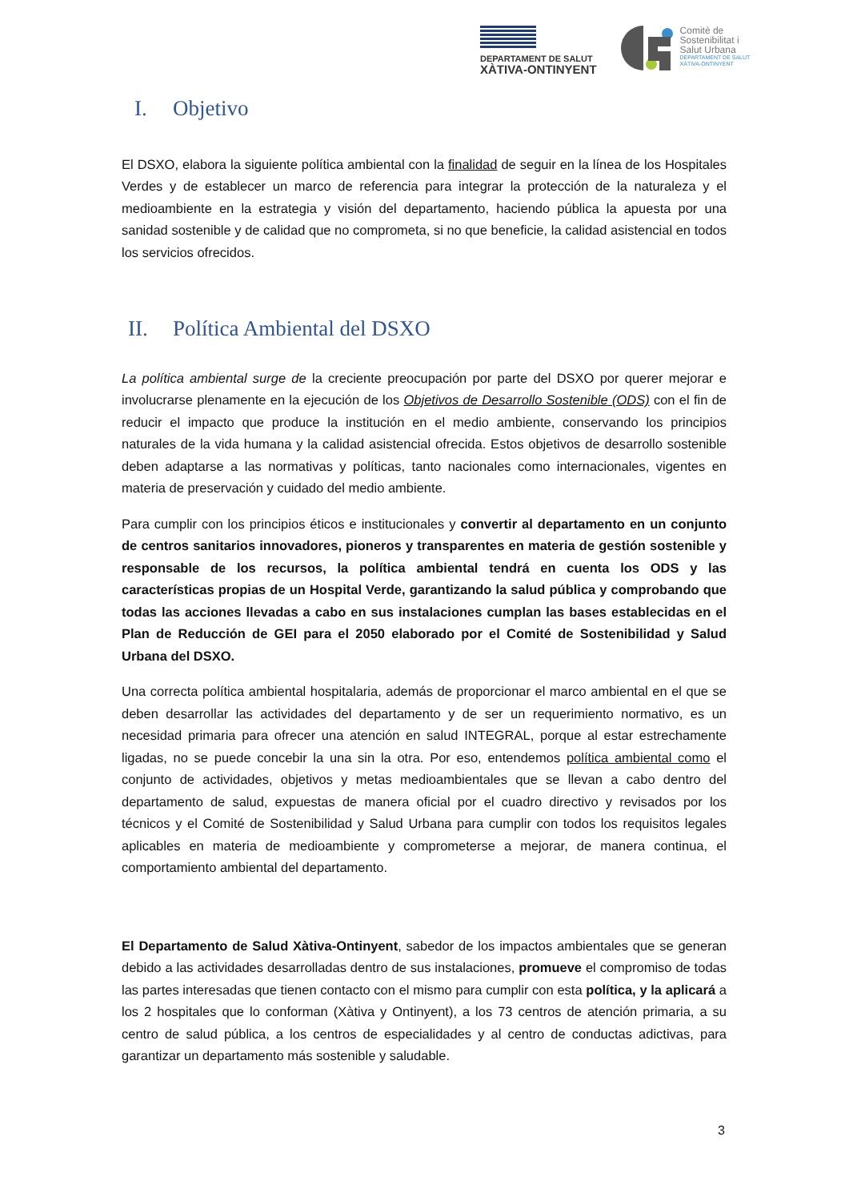DEPARTAMENT DE SALUT
XÀTIVA-ONTINYENT
Comitè de
Sostenibilitat i
Salut Urbana
DEPARTAMENT DE SALUT
XÀTIVA-ONTINYENT
I. Objetivo
El DSXO, elabora la siguiente política ambiental con la finalidad de seguir en la línea de los Hospitales Verdes y de establecer un marco de referencia para integrar la protección de la naturaleza y el medioambiente en la estrategia y visión del departamento, haciendo pública la apuesta por una sanidad sostenible y de calidad que no comprometa, si no que beneficie, la calidad asistencial en todos los servicios ofrecidos.
II. Política Ambiental del DSXO
La política ambiental surge de la creciente preocupación por parte del DSXO por querer mejorar e involucrarse plenamente en la ejecución de los Objetivos de Desarrollo Sostenible (ODS) con el fin de reducir el impacto que produce la institución en el medio ambiente, conservando los principios naturales de la vida humana y la calidad asistencial ofrecida. Estos objetivos de desarrollo sostenible deben adaptarse a las normativas y políticas, tanto nacionales como internacionales, vigentes en materia de preservación y cuidado del medio ambiente.
Para cumplir con los principios éticos e institucionales y convertir al departamento en un conjunto de centros sanitarios innovadores, pioneros y transparentes en materia de gestión sostenible y responsable de los recursos, la política ambiental tendrá en cuenta los ODS y las características propias de un Hospital Verde, garantizando la salud pública y comprobando que todas las acciones llevadas a cabo en sus instalaciones cumplan las bases establecidas en el Plan de Reducción de GEI para el 2050 elaborado por el Comité de Sostenibilidad y Salud Urbana del DSXO.
Una correcta política ambiental hospitalaria, además de proporcionar el marco ambiental en el que se deben desarrollar las actividades del departamento y de ser un requerimiento normativo, es un necesidad primaria para ofrecer una atención en salud INTEGRAL, porque al estar estrechamente ligadas, no se puede concebir la una sin la otra. Por eso, entendemos política ambiental como el conjunto de actividades, objetivos y metas medioambientales que se llevan a cabo dentro del departamento de salud, expuestas de manera oficial por el cuadro directivo y revisados por los técnicos y el Comité de Sostenibilidad y Salud Urbana para cumplir con todos los requisitos legales aplicables en materia de medioambiente y comprometerse a mejorar, de manera continua, el comportamiento ambiental del departamento.
El Departamento de Salud Xàtiva-Ontinyent, sabedor de los impactos ambientales que se generan debido a las actividades desarrolladas dentro de sus instalaciones, promueve el compromiso de todas las partes interesadas que tienen contacto con el mismo para cumplir con esta política, y la aplicará a los 2 hospitales que lo conforman (Xàtiva y Ontinyent), a los 73 centros de atención primaria, a su centro de salud pública, a los centros de especialidades y al centro de conductas adictivas, para garantizar un departamento más sostenible y saludable.
3